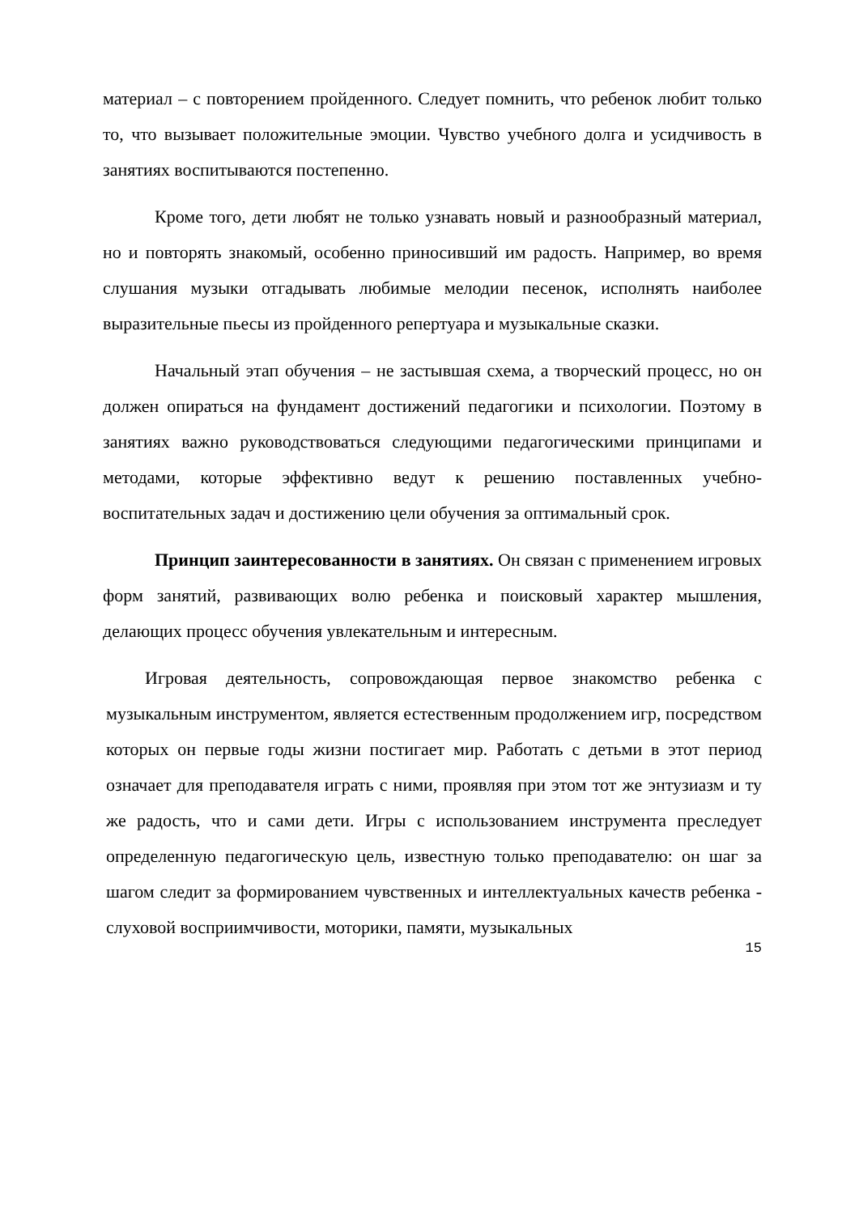материал – с повторением пройденного. Следует помнить, что ребенок любит только то, что вызывает положительные эмоции. Чувство учебного долга и усидчивость в занятиях воспитываются постепенно.
Кроме того, дети любят не только узнавать новый и разнообразный материал, но и повторять знакомый, особенно приносивший им радость. Например, во время слушания музыки отгадывать любимые мелодии песенок, исполнять наиболее выразительные пьесы из пройденного репертуара и музыкальные сказки.
Начальный этап обучения – не застывшая схема, а творческий процесс, но он должен опираться на фундамент достижений педагогики и психологии. Поэтому в занятиях важно руководствоваться следующими педагогическими принципами и методами, которые эффективно ведут к решению поставленных учебно-воспитательных задач и достижению цели обучения за оптимальный срок.
Принцип заинтересованности в занятиях. Он связан с применением игровых форм занятий, развивающих волю ребенка и поисковый характер мышления, делающих процесс обучения увлекательным и интересным.
Игровая деятельность, сопровождающая первое знакомство ребенка с музыкальным инструментом, является естественным продолжением игр, посредством которых он первые годы жизни постигает мир. Работать с детьми в этот период означает для преподавателя играть с ними, проявляя при этом тот же энтузиазм и ту же радость, что и сами дети. Игры с использованием инструмента преследует определенную педагогическую цель, известную только преподавателю: он шаг за шагом следит за формированием чувственных и интеллектуальных качеств ребенка - слуховой восприимчивости, моторики, памяти, музыкальных
15